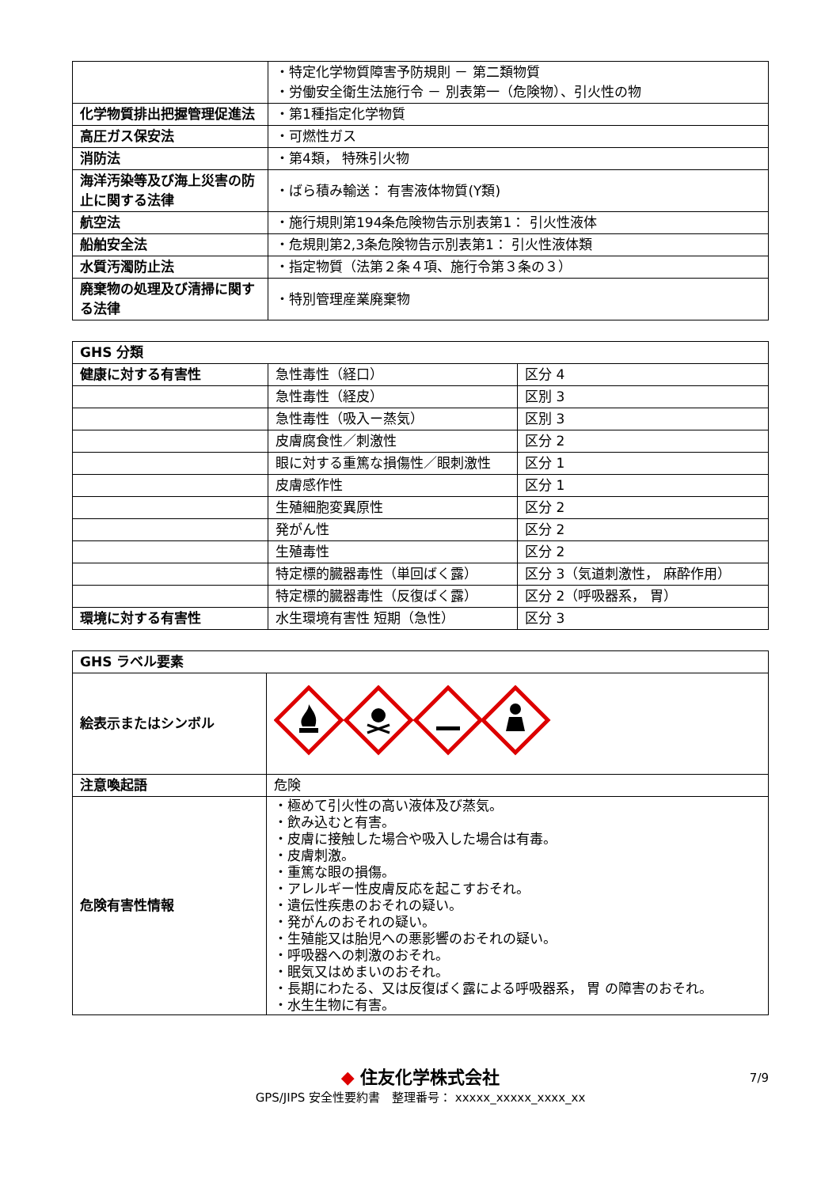| | ・特定化学物質障害予防規則 － 第二類物質 ・労働安全衛生法施行令 － 別表第一（危険物）、引火性の物 |
| 化学物質排出把握管理促進法 | ・第1種指定化学物質 |
| 高圧ガス保安法 | ・可燃性ガス |
| 消防法 | ・第4類， 特殊引火物 |
| 海洋汚染等及び海上災害の防止に関する法律 | ・ばら積み輸送： 有害液体物質(Y類) |
| 航空法 | ・施行規則第194条危険物告示別表第1： 引火性液体 |
| 船舶安全法 | ・危規則第2,3条危険物告示別表第1： 引火性液体類 |
| 水質汚濁防止法 | ・指定物質（法第２条４項、施行令第３条の３） |
| 廃棄物の処理及び清掃に関する法律 | ・特別管理産業廃棄物 |
| GHS 分類 | | |
| --- | --- | --- |
| 健康に対する有害性 | 急性毒性（経口） | 区分 4 |
| | 急性毒性（経皮） | 区別 3 |
| | 急性毒性（吸入ー蒸気） | 区別 3 |
| | 皮膚腐食性／刺激性 | 区分 2 |
| | 眼に対する重篤な損傷性／眼刺激性 | 区分 1 |
| | 皮膚感作性 | 区分 1 |
| | 生殖細胞変異原性 | 区分 2 |
| | 発がん性 | 区分 2 |
| | 生殖毒性 | 区分 2 |
| | 特定標的臓器毒性（単回ばく露） | 区分 3（気道刺激性， 麻酔作用） |
| | 特定標的臓器毒性（反復ばく露） | 区分 2（呼吸器系， 胃） |
| 環境に対する有害性 | 水生環境有害性 短期（急性） | 区分 3 |
| GHS ラベル要素 | |
| --- | --- |
| 絵表示またはシンボル | |
| 注意喚起語 | 危険 |
| 危険有害性情報 | ・極めて引火性の高い液体及び蒸気。 ・飲み込むと有害。 ・皮膚に接触した場合や吸入した場合は有毒。 ・皮膚刺激。 ・重篤な眼の損傷。 ・アレルギー性皮膚反応を起こすおそれ。 ・遺伝性疾患のおそれの疑い。 ・発がんのおそれの疑い。 ・生殖能又は胎児への悪影響のおそれの疑い。 ・呼吸器への刺激のおそれ。 ・眠気又はめまいのおそれ。 ・長期にわたる、又は反復ばく露による呼吸器系， 胃 の障害のおそれ。 ・水生生物に有害。 |
◆ 住友化学株式会社
GPS/JIPS 安全性要約書　整理番号： xxxxx_xxxxx_xxxx_xx
7/9